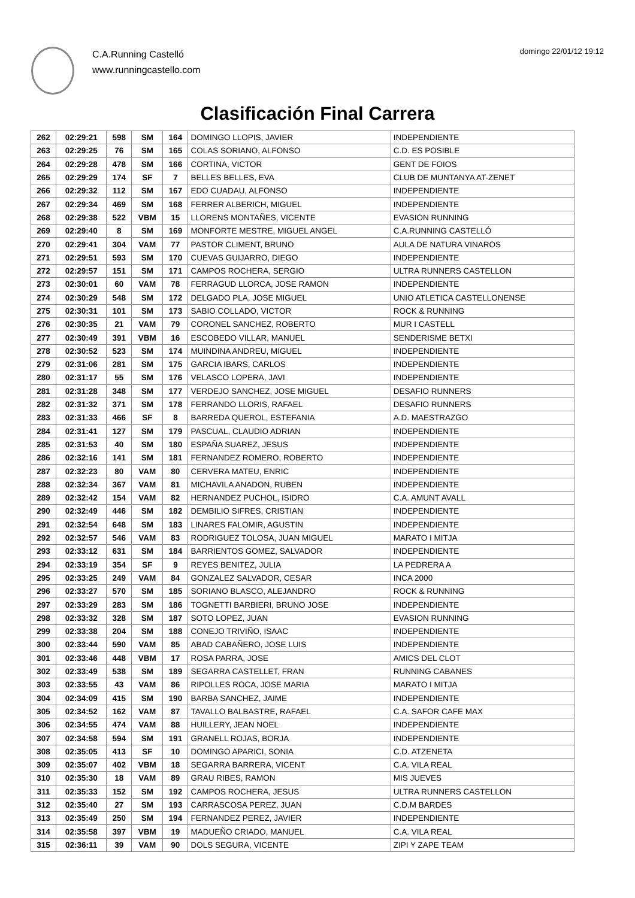C.A.Running Castelló
www.runningcastello.com
domingo 22/01/12 19:12
Clasificación Final Carrera
| 262 | 02:29:21 | 598 | SM | 164 | DOMINGO LLOPIS, JAVIER | INDEPENDIENTE |
| 263 | 02:29:25 | 76 | SM | 165 | COLAS SORIANO, ALFONSO | C.D. ES POSIBLE |
| 264 | 02:29:28 | 478 | SM | 166 | CORTINA, VICTOR | GENT DE FOIOS |
| 265 | 02:29:29 | 174 | SF | 7 | BELLES BELLES, EVA | CLUB DE MUNTANYA AT-ZENET |
| 266 | 02:29:32 | 112 | SM | 167 | EDO CUADAU, ALFONSO | INDEPENDIENTE |
| 267 | 02:29:34 | 469 | SM | 168 | FERRER ALBERICH, MIGUEL | INDEPENDIENTE |
| 268 | 02:29:38 | 522 | VBM | 15 | LLORENS MONTAÑES, VICENTE | EVASION RUNNING |
| 269 | 02:29:40 | 8 | SM | 169 | MONFORTE MESTRE, MIGUEL ANGEL | C.A.RUNNING CASTELLÓ |
| 270 | 02:29:41 | 304 | VAM | 77 | PASTOR CLIMENT, BRUNO | AULA DE NATURA VINAROS |
| 271 | 02:29:51 | 593 | SM | 170 | CUEVAS GUIJARRO, DIEGO | INDEPENDIENTE |
| 272 | 02:29:57 | 151 | SM | 171 | CAMPOS ROCHERA, SERGIO | ULTRA RUNNERS CASTELLON |
| 273 | 02:30:01 | 60 | VAM | 78 | FERRAGUD LLORCA, JOSE RAMON | INDEPENDIENTE |
| 274 | 02:30:29 | 548 | SM | 172 | DELGADO PLA, JOSE MIGUEL | UNIO ATLETICA CASTELLONENSE |
| 275 | 02:30:31 | 101 | SM | 173 | SABIO COLLADO, VICTOR | ROCK & RUNNING |
| 276 | 02:30:35 | 21 | VAM | 79 | CORONEL SANCHEZ, ROBERTO | MUR I CASTELL |
| 277 | 02:30:49 | 391 | VBM | 16 | ESCOBEDO VILLAR, MANUEL | SENDERISME BETXI |
| 278 | 02:30:52 | 523 | SM | 174 | MUINDINA ANDREU, MIGUEL | INDEPENDIENTE |
| 279 | 02:31:06 | 281 | SM | 175 | GARCIA IBARS, CARLOS | INDEPENDIENTE |
| 280 | 02:31:17 | 55 | SM | 176 | VELASCO LOPERA, JAVI | INDEPENDIENTE |
| 281 | 02:31:28 | 348 | SM | 177 | VERDEJO SANCHEZ, JOSE MIGUEL | DESAFIO RUNNERS |
| 282 | 02:31:32 | 371 | SM | 178 | FERRANDO LLORIS, RAFAEL | DESAFIO RUNNERS |
| 283 | 02:31:33 | 466 | SF | 8 | BARREDA QUEROL, ESTEFANIA | A.D. MAESTRAZGO |
| 284 | 02:31:41 | 127 | SM | 179 | PASCUAL, CLAUDIO ADRIAN | INDEPENDIENTE |
| 285 | 02:31:53 | 40 | SM | 180 | ESPAÑA SUAREZ, JESUS | INDEPENDIENTE |
| 286 | 02:32:16 | 141 | SM | 181 | FERNANDEZ ROMERO, ROBERTO | INDEPENDIENTE |
| 287 | 02:32:23 | 80 | VAM | 80 | CERVERA MATEU, ENRIC | INDEPENDIENTE |
| 288 | 02:32:34 | 367 | VAM | 81 | MICHAVILA ANADON, RUBEN | INDEPENDIENTE |
| 289 | 02:32:42 | 154 | VAM | 82 | HERNANDEZ PUCHOL, ISIDRO | C.A. AMUNT AVALL |
| 290 | 02:32:49 | 446 | SM | 182 | DEMBILIO SIFRES, CRISTIAN | INDEPENDIENTE |
| 291 | 02:32:54 | 648 | SM | 183 | LINARES FALOMIR, AGUSTIN | INDEPENDIENTE |
| 292 | 02:32:57 | 546 | VAM | 83 | RODRIGUEZ TOLOSA, JUAN MIGUEL | MARATO I MITJA |
| 293 | 02:33:12 | 631 | SM | 184 | BARRIENTOS GOMEZ, SALVADOR | INDEPENDIENTE |
| 294 | 02:33:19 | 354 | SF | 9 | REYES BENITEZ, JULIA | LA PEDRERA A |
| 295 | 02:33:25 | 249 | VAM | 84 | GONZALEZ SALVADOR, CESAR | INCA 2000 |
| 296 | 02:33:27 | 570 | SM | 185 | SORIANO BLASCO, ALEJANDRO | ROCK & RUNNING |
| 297 | 02:33:29 | 283 | SM | 186 | TOGNETTI BARBIERI, BRUNO JOSE | INDEPENDIENTE |
| 298 | 02:33:32 | 328 | SM | 187 | SOTO LOPEZ, JUAN | EVASION RUNNING |
| 299 | 02:33:38 | 204 | SM | 188 | CONEJO TRIVIÑO, ISAAC | INDEPENDIENTE |
| 300 | 02:33:44 | 590 | VAM | 85 | ABAD CABAÑERO, JOSE LUIS | INDEPENDIENTE |
| 301 | 02:33:46 | 448 | VBM | 17 | ROSA PARRA, JOSE | AMICS DEL CLOT |
| 302 | 02:33:49 | 538 | SM | 189 | SEGARRA CASTELLET, FRAN | RUNNING CABANES |
| 303 | 02:33:55 | 43 | VAM | 86 | RIPOLLES ROCA, JOSE MARIA | MARATO I MITJA |
| 304 | 02:34:09 | 415 | SM | 190 | BARBA SANCHEZ, JAIME | INDEPENDIENTE |
| 305 | 02:34:52 | 162 | VAM | 87 | TAVALLO BALBASTRE, RAFAEL | C.A. SAFOR CAFE MAX |
| 306 | 02:34:55 | 474 | VAM | 88 | HUILLERY, JEAN NOEL | INDEPENDIENTE |
| 307 | 02:34:58 | 594 | SM | 191 | GRANELL ROJAS, BORJA | INDEPENDIENTE |
| 308 | 02:35:05 | 413 | SF | 10 | DOMINGO APARICI, SONIA | C.D. ATZENETA |
| 309 | 02:35:07 | 402 | VBM | 18 | SEGARRA BARRERA, VICENT | C.A. VILA REAL |
| 310 | 02:35:30 | 18 | VAM | 89 | GRAU RIBES, RAMON | MIS JUEVES |
| 311 | 02:35:33 | 152 | SM | 192 | CAMPOS ROCHERA, JESUS | ULTRA RUNNERS CASTELLON |
| 312 | 02:35:40 | 27 | SM | 193 | CARRASCOSA PEREZ, JUAN | C.D.M BARDES |
| 313 | 02:35:49 | 250 | SM | 194 | FERNANDEZ PEREZ, JAVIER | INDEPENDIENTE |
| 314 | 02:35:58 | 397 | VBM | 19 | MADUEÑO CRIADO, MANUEL | C.A. VILA REAL |
| 315 | 02:36:11 | 39 | VAM | 90 | DOLS SEGURA, VICENTE | ZIPI Y ZAPE TEAM |